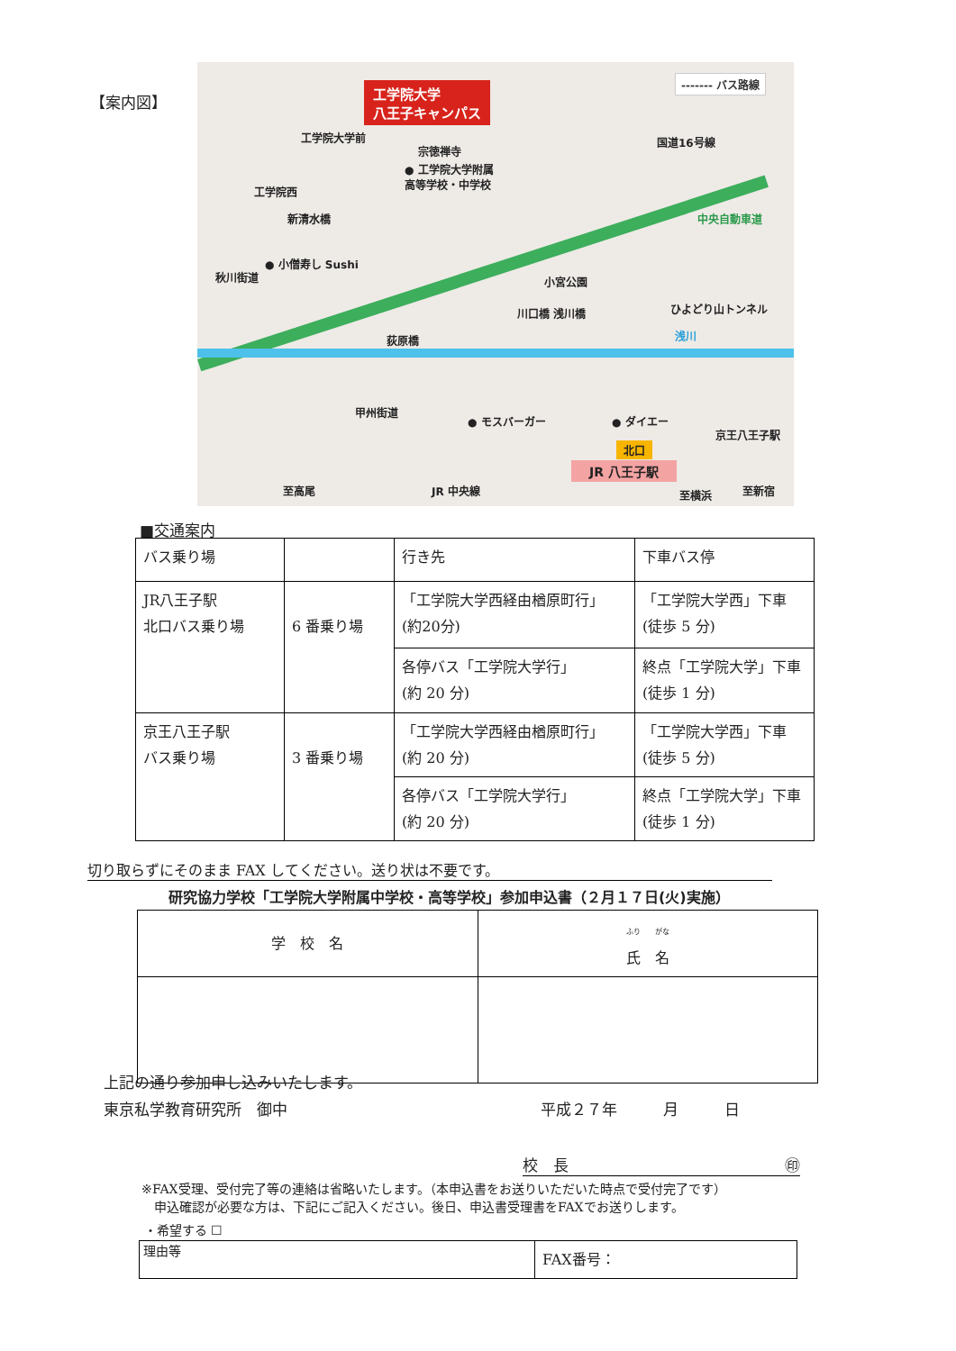【案内図】
工学院大学
八王子キャンパス
------- バス路線
工学院大学前
宗徳禅寺
● 工学院大学附属
高等学校・中学校
工学院西
中央自動車道
● 小僧寿し Sushi
小宮公園
ひよどり山トンネル
浅川
甲州街道
● モスバーガー ● ダイエー
京王八王子駅
北口
JR 八王子駅
至高尾 JR 中央線 至横浜 至新宿
荻原橋
川口橋 浅川橋
新清水橋
秋川街道
国道16号線
■交通案内
| バス乗り場 | | 行き先 | 下車バス停 |
| JR八王子駅 北口バス乗り場 | 6 番乗り場 | 「工学院大学西経由楢原町行」 (約20分) | 「工学院大学西」下車 (徒歩 5 分) |
| | | 各停バス「工学院大学行」 (約 20 分) | 終点「工学院大学」下車 (徒歩 1 分) |
| 京王八王子駅 バス乗り場 | 3 番乗り場 | 「工学院大学西経由楢原町行」 (約 20 分) | 「工学院大学西」下車 (徒歩 5 分) |
| | | 各停バス「工学院大学行」 (約 20 分) | 終点「工学院大学」下車 (徒歩 1 分) |
切り取らずにそのまま FAX してください。送り状は不要です。
研究協力学校「工学院大学附属中学校・高等学校」参加申込書（２月１７日(火)実施）
| 学 校 名 | ふり がな 氏 名 |
上記の通り参加申し込みいたします。
東京私学教育研究所　御中 平成２７年　　　月　　　日
校　長 ㊞
※FAX受理、受付完了等の連絡は省略いたします。（本申込書をお送りいただいた時点で受付完了です）
　申込確認が必要な方は、下記にご記入ください。後日、申込書受理書をFAXでお送りします。
・希望する ☐
| 理由等 | FAX番号： |